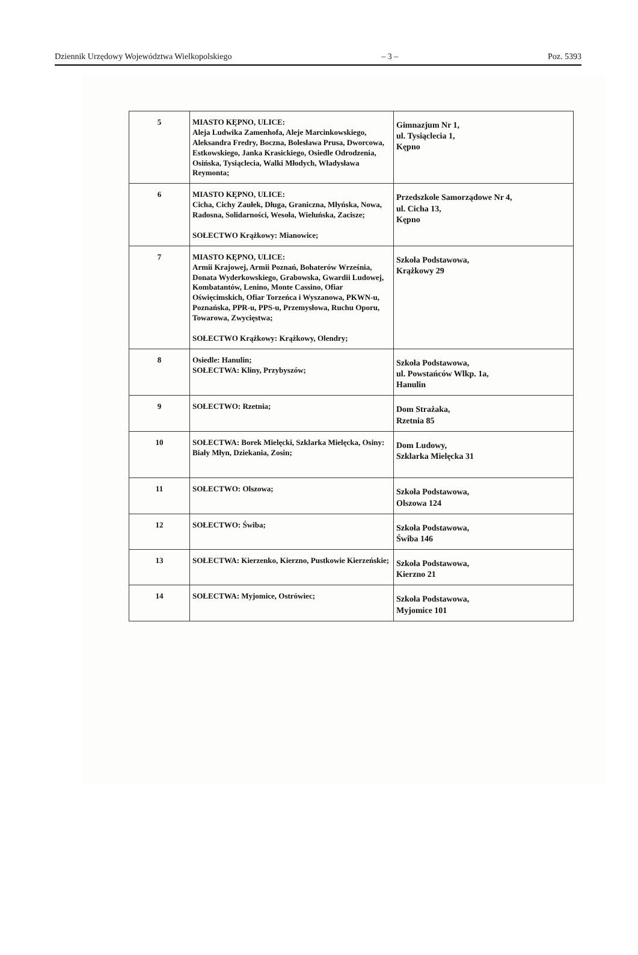Dziennik Urzędowy Województwa Wielkopolskiego – 3 – Poz. 5393
| 5 | MIASTO KĘPNO, ULICE: Aleja Ludwika Zamenhofa, Aleje Marcinkowskiego, Aleksandra Fredry, Boczna, Bolesława Prusa, Dworcowa, Estkowskiego, Janka Krasickiego, Osiedle Odrodzenia, Osińska, Tysiąclecia, Walki Młodych, Władysława Reymonta; | Gimnazjum Nr 1, ul. Tysiąclecia 1, Kępno |
| 6 | MIASTO KĘPNO, ULICE: Cicha, Cichy Zaułek, Długa, Graniczna, Młyńska, Nowa, Radosna, Solidarności, Wesoła, Wieluńska, Zacisze; SOŁECTWO Krążkowy: Mianowice; | Przedszkole Samorządowe Nr 4, ul. Cicha 13, Kępno |
| 7 | MIASTO KĘPNO, ULICE: Armii Krajowej, Armii Poznań, Bohaterów Września, Donata Wyderkowskiego, Grabowska, Gwardii Ludowej, Kombatantów, Lenino, Monte Cassino, Ofiar Oświęcimskich, Ofiar Torzeńca i Wyszanowa, PKWN-u, Poznańska, PPR-u, PPS-u, Przemysłowa, Ruchu Oporu, Towarowa, Zwycięstwa; SOŁECTWO Krążkowy: Krążkowy, Olendry; | Szkoła Podstawowa, Krążkowy 29 |
| 8 | Osiedle: Hanulin; SOŁECTWA: Kliny, Przybyszów; | Szkoła Podstawowa, ul. Powstańców Wlkp. 1a, Hanulin |
| 9 | SOŁECTWO: Rzetnia; | Dom Strażaka, Rzetnia 85 |
| 10 | SOŁECTWA: Borek Mielęcki, Szklarka Mielęcka, Osiny: Biały Młyn, Dziekania, Zosin; | Dom Ludowy, Szklarka Mielęcka 31 |
| 11 | SOŁECTWO: Olszowa; | Szkoła Podstawowa, Olszowa 124 |
| 12 | SOŁECTWO: Świba; | Szkoła Podstawowa, Świba 146 |
| 13 | SOŁECTWA: Kierzenko, Kierzno, Pustkowie Kierzeńskie; | Szkoła Podstawowa, Kierzno 21 |
| 14 | SOŁECTWA: Myjomice, Ostrówiec; | Szkoła Podstawowa, Myjomice 101 |